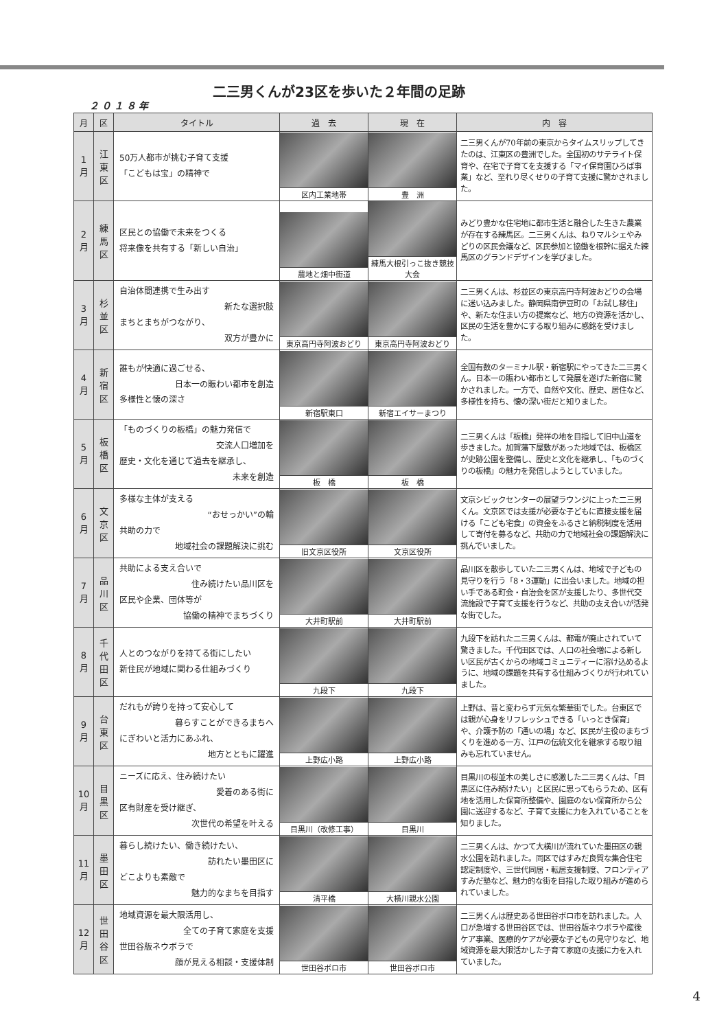二三男くんが23区を歩いた２年間の足跡
２０１８年
| 月 | 区 | タイトル | 過 去 | 現 在 | 内 容 |
| --- | --- | --- | --- | --- | --- |
| 1 月 | 江 東 区 | 50万人都市が挑む子育て支援 「こどもは宝」の精神で | 区内工業地帯 | 豊 洲 | 二三男くんが70年前の東京からタイムスリップしてきたのは、江東区の豊洲でした。全国初のサテライト保育や、在宅で子育てを支援する「マイ保育園ひろば事業」など、至れり尽くせりの子育て支援に驚かされました。 |
| 2 月 | 練 馬 区 | 区民との協働で未来をつくる 将来像を共有する「新しい自治」 | 農地と畑中街道 | 練馬大根引っこ抜き競技大会 | みどり豊かな住宅地に都市生活と融合した生きた農業が存在する練馬区。二三男くんは、ねりマルシェやみどりの区民会議など、区民参加と協働を根幹に据えた練馬区のグランドデザインを学びました。 |
| 3 月 | 杉 並 区 | 自治体間連携で生み出す 新たな選択肢 まちとまちがつながり、 双方が豊かに | 東京高円寺阿波おどり | 東京高円寺阿波おどり | 二三男くんは、杉並区の東京高円寺阿波おどりの会場に迷い込みました。静岡県南伊豆町の「お試し移住」や、新たな住まい方の提案など、地方の資源を活かし、区民の生活を豊かにする取り組みに感銘を受けました。 |
| 4 月 | 新 宿 区 | 誰もが快適に過ごせる、 日本一の賑わい都市を創造 多様性と懐の深さ | 新宿駅東口 | 新宿エイサーまつり | 全国有数のターミナル駅・新宿駅にやってきた二三男くん。日本一の賑わい都市として発展を遂げた新宿に驚かされました。一方で、自然や文化、歴史、居住など、多様性を持ち、懐の深い街だと知りました。 |
| 5 月 | 板 橋 区 | 「ものづくりの板橋」の魅力発信で 交流人口増加を 歴史・文化を通じて過去を継承し、 未来を創造 | 板 橋 | 板 橋 | 二三男くんは「板橋」発祥の地を目指して旧中山道を歩きました。加賀藩下屋敷があった地域では、板橋区が史跡公園を整備し、歴史と文化を継承し、「ものづくりの板橋」の魅力を発信しようとしていました。 |
| 6 月 | 文 京 区 | 多様な主体が支える “おせっかい”の輪 共助の力で 地域社会の課題解決に挑む | 旧文京区役所 | 文京区役所 | 文京シビックセンターの展望ラウンジに上った二三男くん。文京区では支援が必要な子どもに直接支援を届ける「こども宅食」の資金をふるさと納税制度を活用して寄付を募るなど、共助の力で地域社会の課題解決に挑んでいました。 |
| 7 月 | 品 川 区 | 共助による支え合いで 住み続けたい品川区を 区民や企業、団体等が 協働の精神でまちづくり | 大井町駅前 | 大井町駅前 | 品川区を散歩していた二三男くんは、地域で子どもの見守りを行う「8・3運動」に出会いました。地域の担い手である町会・自治会を区が支援したり、多世代交流施設で子育て支援を行うなど、共助の支え合いが活発な街でした。 |
| 8 月 | 千 代 田 区 | 人とのつながりを持てる街にしたい 新住民が地域に関わる仕組みづくり | 九段下 | 九段下 | 九段下を訪れた二三男くんは、都電が廃止されていて驚きました。千代田区では、人口の社会増による新しい区民が古くからの地域コミュニティーに溶け込めるように、地域の課題を共有する仕組みづくりが行われていました。 |
| 9 月 | 台 東 区 | だれもが誇りを持って安心して 暮らすことができるまちへ にぎわいと活力にあふれ、 地方とともに躍進 | 上野広小路 | 上野広小路 | 上野は、昔と変わらず元気な繁華街でした。台東区では親が心身をリフレッシュできる「いっとき保育」や、介護予防の「通いの場」など、区民が主役のまちづくりを進める一方、江戸の伝統文化を継承する取り組みも忘れていません。 |
| 10 月 | 目 黒 区 | ニーズに応え、住み続けたい 愛着のある街に 区有財産を受け継ぎ、 次世代の希望を叶える | 目黒川（改修工事） | 目黒川 | 目黒川の桜並木の美しさに感激した二三男くんは、「目黒区に住み続けたい」と区民に思ってもらうため、区有地を活用した保育所整備や、園庭のない保育所から公園に送迎するなど、子育て支援に力を入れていることを知りました。 |
| 11 月 | 墨 田 区 | 暮らし続けたい、働き続けたい、 訪れたい墨田区に どこよりも素敵で 魅力的なまちを目指す | 清平橋 | 大横川親水公園 | 二三男くんは、かつて大横川が流れていた墨田区の親水公園を訪れました。同区ではすみだ良質な集合住宅認定制度や、三世代同居・転居支援制度、フロンティアすみだ塾など、魅力的な街を目指した取り組みが進められていました。 |
| 12 月 | 世 田 谷 区 | 地域資源を最大限活用し、 全ての子育て家庭を支援 世田谷版ネウボラで 顔が見える相談・支援体制 | 世田谷ボロ市 | 世田谷ボロ市 | 二三男くんは歴史ある世田谷ボロ市を訪れました。人口が急増する世田谷区では、世田谷版ネウボラや産後ケア事業、医療的ケアが必要な子どもの見守りなど、地域資源を最大限活かした子育て家庭の支援に力を入れていました。 |
4